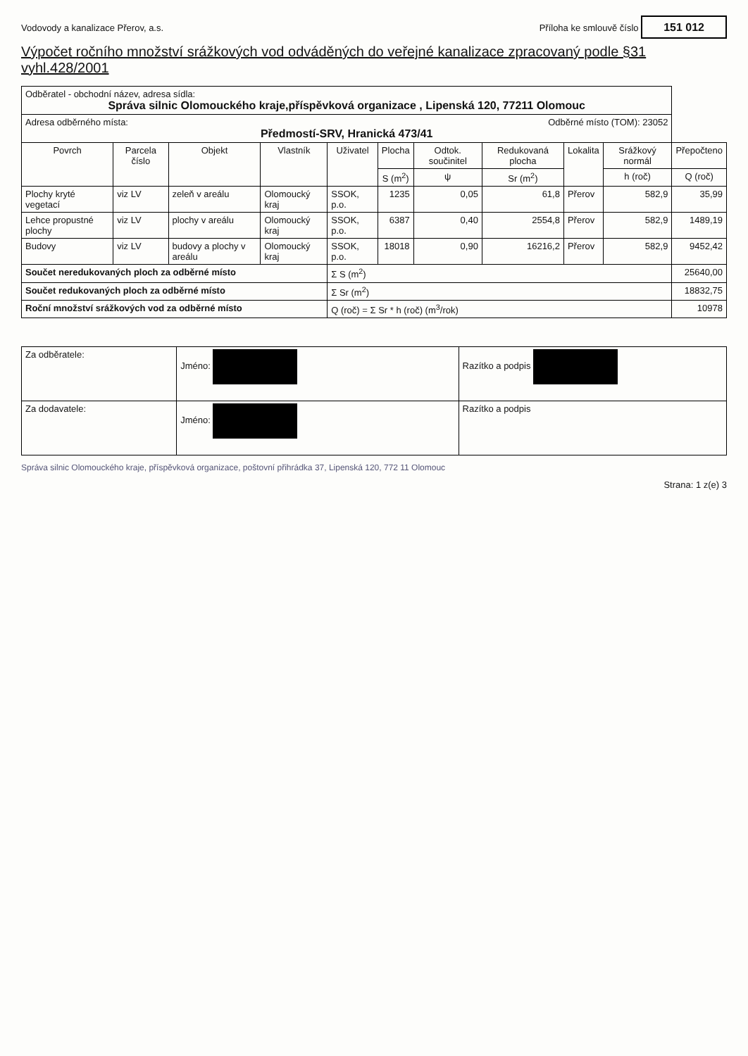Vodovody a kanalizace Přerov, a.s. Příloha ke smlouvě číslo 151 012
Výpočet ročního množství srážkových vod odváděných do veřejné kanalizace zpracovaný podle §31 vyhl.428/2001
| Odběratel - obchodní název, adresa sídla: Správa silnic Olomouckého kraje,příspěvková organizace , Lipenská 120, 77211 Olomouc | | | | | | | | | | |
| Adresa odběrného místa: Odběrné místo (TOM): 23052 Předmostí-SRV, Hranická 473/41 | | | | | | | | | | |
| Povrch | Parcela číslo | Objekt | Vlastník | Uživatel | Plocha | Odtok. součinitel | Redukovaná plocha | Lokalita | Srážkový normál | Přepočteno |
| | | | | | S (m<sup>2</sup>) | ψ | Sr (m<sup>2</sup>) | | h (roč) | Q (roč) |
| Plochy kryté vegetací | viz LV | zeleň v areálu | Olomoucký kraj | SSOK, p.o. | 1235 | 0,05 | 61,8 | Přerov | 582,9 | 35,99 |
| Lehce propustné plochy | viz LV | plochy v areálu | Olomoucký kraj | SSOK, p.o. | 6387 | 0,40 | 2554,8 | Přerov | 582,9 | 1489,19 |
| Budovy | viz LV | budovy a plochy v areálu | Olomoucký kraj | SSOK, p.o. | 18018 | 0,90 | 16216,2 | Přerov | 582,9 | 9452,42 |
| Součet neredukovaných ploch za odběrné místo | | | | Σ S (m<sup>2</sup>) | | | | | | 25640,00 |
| Součet redukovaných ploch za odběrné místo | | | | Σ Sr (m<sup>2</sup>) | | | | | | 18832,75 |
| Roční množství srážkových vod za odběrné místo | | | | Q (roč) = Σ Sr * h (roč) (m<sup>3</sup>/rok) | | | | | | 10978 |
| Za odběratele: | Jméno: | Razítko a podpis |
| Za dodavatele: | Jméno: | Razítko a podpis |
Správa silnic Olomouckého kraje, příspěvková organizace, poštovní přihrádka 37, Lipenská 120, 772 11 Olomouc
Strana: 1 z(e) 3